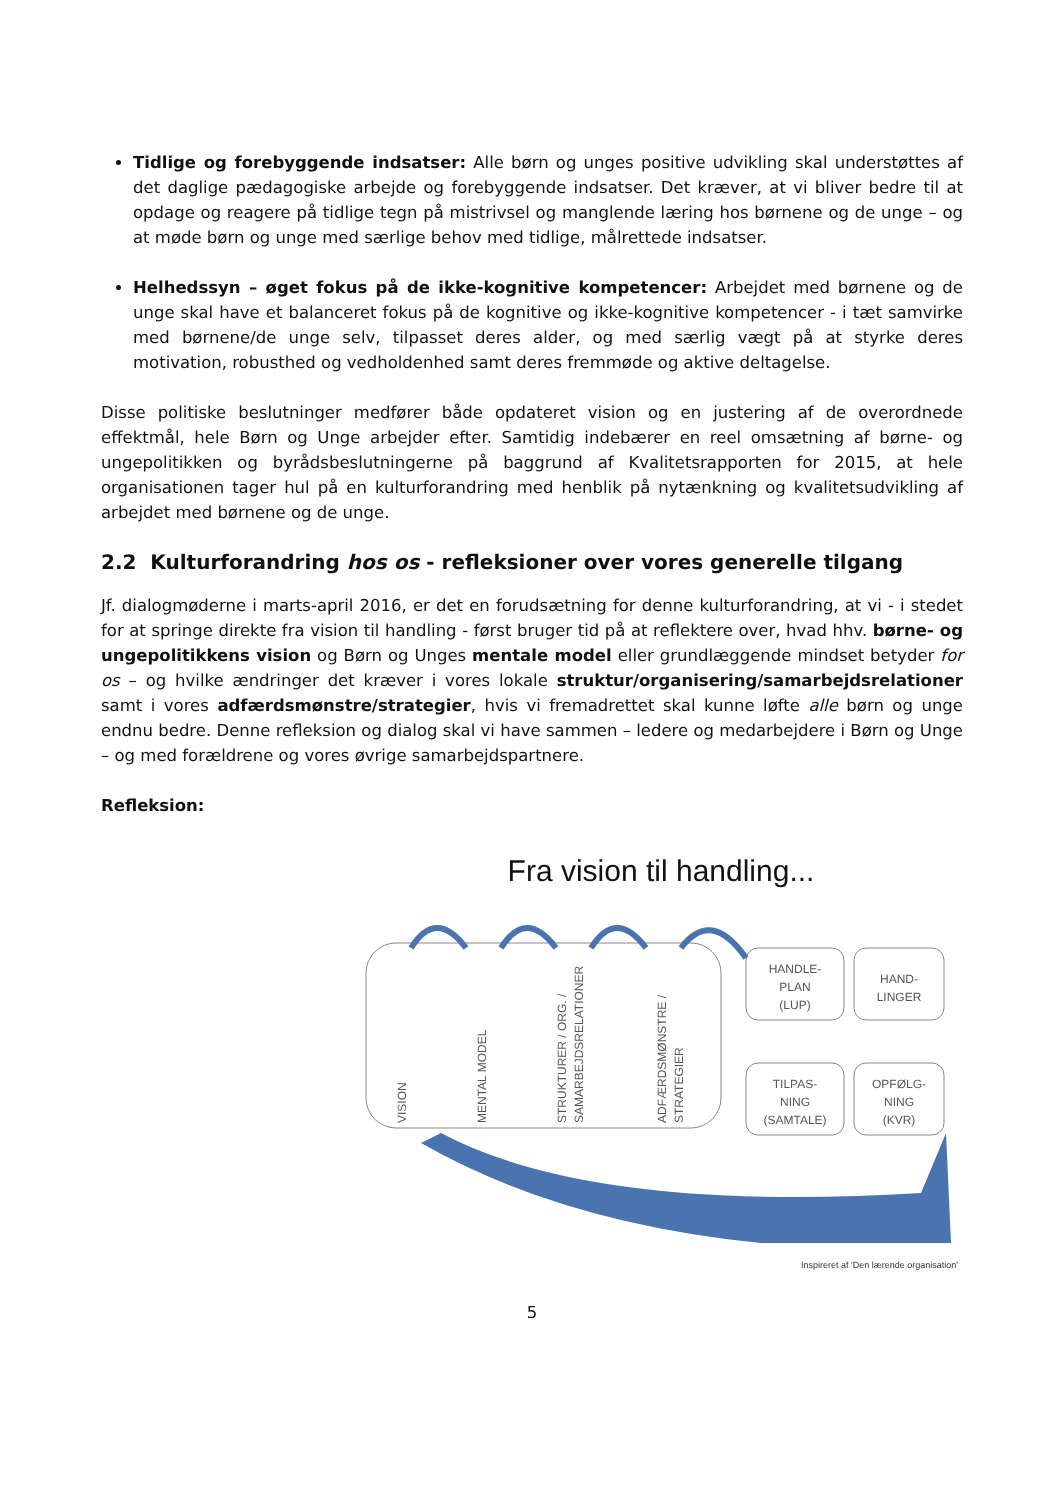Tidlige og forebyggende indsatser: Alle børn og unges positive udvikling skal understøttes af det daglige pædagogiske arbejde og forebyggende indsatser. Det kræver, at vi bliver bedre til at opdage og reagere på tidlige tegn på mistrivsel og manglende læring hos børnene og de unge – og at møde børn og unge med særlige behov med tidlige, målrettede indsatser.
Helhedssyn – øget fokus på de ikke-kognitive kompetencer: Arbejdet med børnene og de unge skal have et balanceret fokus på de kognitive og ikke-kognitive kompetencer - i tæt samvirke med børnene/de unge selv, tilpasset deres alder, og med særlig vægt på at styrke deres motivation, robusthed og vedholdenhed samt deres fremmøde og aktive deltagelse.
Disse politiske beslutninger medfører både opdateret vision og en justering af de overordnede effektmål, hele Børn og Unge arbejder efter. Samtidig indebærer en reel omsætning af børne- og ungepolitikken og byrådsbeslutningerne på baggrund af Kvalitetsrapporten for 2015, at hele organisationen tager hul på en kulturforandring med henblik på nytænkning og kvalitetsudvikling af arbejdet med børnene og de unge.
2.2 Kulturforandring hos os - refleksioner over vores generelle tilgang
Jf. dialogmøderne i marts-april 2016, er det en forudsætning for denne kulturforandring, at vi - i stedet for at springe direkte fra vision til handling - først bruger tid på at reflektere over, hvad hhv. børne- og ungepolitikkens vision og Børn og Unges mentale model eller grundlæggende mindset betyder for os – og hvilke ændringer det kræver i vores lokale struktur/organisering/samarbejdsrelationer samt i vores adfærdsmønstre/strategier, hvis vi fremadrettet skal kunne løfte alle børn og unge endnu bedre. Denne refleksion og dialog skal vi have sammen – ledere og medarbejdere i Børn og Unge – og med forældrene og vores øvrige samarbejdspartnere.
Refleksion:
Fra vision til handling...
HANDLE-
PLAN
(LUP)
HAND-
LINGER
TILPAS-
NING
(SAMTALE)
OPFØLG-
NING
(KVR)
VISION
MENTAL MODEL
STRUKTURER / ORG. /
SAMARBEJDSRELATIONER
ADFÆRDSMØNSTRE /
STRATEGIER
Inspireret af 'Den lærende organisation'
5